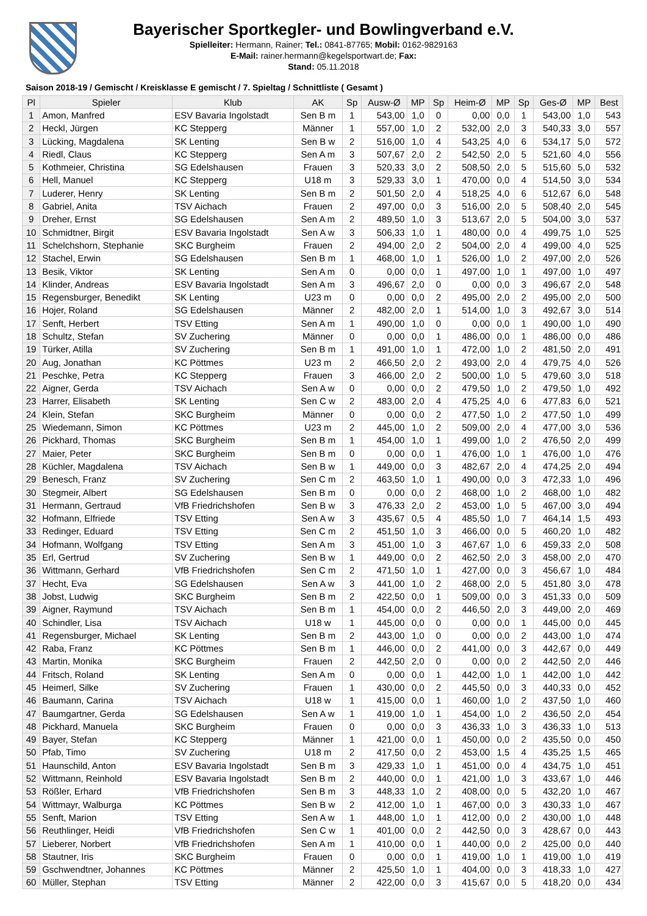Bayerischer Sportkegler- und Bowlingverband e.V.
Spielleiter: Hermann, Rainer; Tel.: 0841-87765; Mobil: 0162-9829163
E-Mail: rainer.hermann@kegelsportwart.de; Fax:
Stand: 05.11.2018
Saison 2018-19 / Gemischt / Kreisklasse E gemischt / 7. Spieltag / Schnittliste ( Gesamt )
| Pl | Spieler | Klub | AK | Sp | Ausw-Ø | MP | Sp | Heim-Ø | MP | Sp | Ges-Ø | MP | Best |
| --- | --- | --- | --- | --- | --- | --- | --- | --- | --- | --- | --- | --- | --- |
| 1 | Amon, Manfred | ESV Bavaria Ingolstadt | Sen B m | 1 | 543,00 | 1,0 | 0 | 0,00 | 0,0 | 1 | 543,00 | 1,0 | 543 |
| 2 | Heckl, Jürgen | KC Stepperg | Männer | 1 | 557,00 | 1,0 | 2 | 532,00 | 2,0 | 3 | 540,33 | 3,0 | 557 |
| 3 | Lücking, Magdalena | SK Lenting | Sen B w | 2 | 516,00 | 1,0 | 4 | 543,25 | 4,0 | 6 | 534,17 | 5,0 | 572 |
| 4 | Riedl, Claus | KC Stepperg | Sen A m | 3 | 507,67 | 2,0 | 2 | 542,50 | 2,0 | 5 | 521,60 | 4,0 | 556 |
| 5 | Kothmeier, Christina | SG Edelshausen | Frauen | 3 | 520,33 | 3,0 | 2 | 508,50 | 2,0 | 5 | 515,60 | 5,0 | 532 |
| 6 | Hell, Manuel | KC Stepperg | U18 m | 3 | 529,33 | 3,0 | 1 | 470,00 | 0,0 | 4 | 514,50 | 3,0 | 534 |
| 7 | Luderer, Henry | SK Lenting | Sen B m | 2 | 501,50 | 2,0 | 4 | 518,25 | 4,0 | 6 | 512,67 | 6,0 | 548 |
| 8 | Gabriel, Anita | TSV Aichach | Frauen | 2 | 497,00 | 0,0 | 3 | 516,00 | 2,0 | 5 | 508,40 | 2,0 | 545 |
| 9 | Dreher, Ernst | SG Edelshausen | Sen A m | 2 | 489,50 | 1,0 | 3 | 513,67 | 2,0 | 5 | 504,00 | 3,0 | 537 |
| 10 | Schmidtner, Birgit | ESV Bavaria Ingolstadt | Sen A w | 3 | 506,33 | 1,0 | 1 | 480,00 | 0,0 | 4 | 499,75 | 1,0 | 525 |
| 11 | Schelchshorn, Stephanie | SKC Burgheim | Frauen | 2 | 494,00 | 2,0 | 2 | 504,00 | 2,0 | 4 | 499,00 | 4,0 | 525 |
| 12 | Stachel, Erwin | SG Edelshausen | Sen B m | 1 | 468,00 | 1,0 | 1 | 526,00 | 1,0 | 2 | 497,00 | 2,0 | 526 |
| 13 | Besik, Viktor | SK Lenting | Sen A m | 0 | 0,00 | 0,0 | 1 | 497,00 | 1,0 | 1 | 497,00 | 1,0 | 497 |
| 14 | Klinder, Andreas | ESV Bavaria Ingolstadt | Sen A m | 3 | 496,67 | 2,0 | 0 | 0,00 | 0,0 | 3 | 496,67 | 2,0 | 548 |
| 15 | Regensburger, Benedikt | SK Lenting | U23 m | 0 | 0,00 | 0,0 | 2 | 495,00 | 2,0 | 2 | 495,00 | 2,0 | 500 |
| 16 | Hojer, Roland | SG Edelshausen | Männer | 2 | 482,00 | 2,0 | 1 | 514,00 | 1,0 | 3 | 492,67 | 3,0 | 514 |
| 17 | Senft, Herbert | TSV Etting | Sen A m | 1 | 490,00 | 1,0 | 0 | 0,00 | 0,0 | 1 | 490,00 | 1,0 | 490 |
| 18 | Schultz, Stefan | SV Zuchering | Männer | 0 | 0,00 | 0,0 | 1 | 486,00 | 0,0 | 1 | 486,00 | 0,0 | 486 |
| 19 | Türker, Atilla | SV Zuchering | Sen B m | 1 | 491,00 | 1,0 | 1 | 472,00 | 1,0 | 2 | 481,50 | 2,0 | 491 |
| 20 | Aug, Jonathan | KC Pöttmes | U23 m | 2 | 466,50 | 2,0 | 2 | 493,00 | 2,0 | 4 | 479,75 | 4,0 | 526 |
| 21 | Peschke, Petra | KC Stepperg | Frauen | 3 | 466,00 | 2,0 | 2 | 500,00 | 1,0 | 5 | 479,60 | 3,0 | 518 |
| 22 | Aigner, Gerda | TSV Aichach | Sen A w | 0 | 0,00 | 0,0 | 2 | 479,50 | 1,0 | 2 | 479,50 | 1,0 | 492 |
| 23 | Harrer, Elisabeth | SK Lenting | Sen C w | 2 | 483,00 | 2,0 | 4 | 475,25 | 4,0 | 6 | 477,83 | 6,0 | 521 |
| 24 | Klein, Stefan | SKC Burgheim | Männer | 0 | 0,00 | 0,0 | 2 | 477,50 | 1,0 | 2 | 477,50 | 1,0 | 499 |
| 25 | Wiedemann, Simon | KC Pöttmes | U23 m | 2 | 445,00 | 1,0 | 2 | 509,00 | 2,0 | 4 | 477,00 | 3,0 | 536 |
| 26 | Pickhard, Thomas | SKC Burgheim | Sen B m | 1 | 454,00 | 1,0 | 1 | 499,00 | 1,0 | 2 | 476,50 | 2,0 | 499 |
| 27 | Maier, Peter | SKC Burgheim | Sen B m | 0 | 0,00 | 0,0 | 1 | 476,00 | 1,0 | 1 | 476,00 | 1,0 | 476 |
| 28 | Küchler, Magdalena | TSV Aichach | Sen B w | 1 | 449,00 | 0,0 | 3 | 482,67 | 2,0 | 4 | 474,25 | 2,0 | 494 |
| 29 | Benesch, Franz | SV Zuchering | Sen C m | 2 | 463,50 | 1,0 | 1 | 490,00 | 0,0 | 3 | 472,33 | 1,0 | 496 |
| 30 | Stegmeir, Albert | SG Edelshausen | Sen B m | 0 | 0,00 | 0,0 | 2 | 468,00 | 1,0 | 2 | 468,00 | 1,0 | 482 |
| 31 | Hermann, Gertraud | VfB Friedrichshofen | Sen B w | 3 | 476,33 | 2,0 | 2 | 453,00 | 1,0 | 5 | 467,00 | 3,0 | 494 |
| 32 | Hofmann, Elfriede | TSV Etting | Sen A w | 3 | 435,67 | 0,5 | 4 | 485,50 | 1,0 | 7 | 464,14 | 1,5 | 493 |
| 33 | Redinger, Eduard | TSV Etting | Sen C m | 2 | 451,50 | 1,0 | 3 | 466,00 | 0,0 | 5 | 460,20 | 1,0 | 482 |
| 34 | Hofmann, Wolfgang | TSV Etting | Sen A m | 3 | 451,00 | 1,0 | 3 | 467,67 | 1,0 | 6 | 459,33 | 2,0 | 508 |
| 35 | Erl, Gertrud | SV Zuchering | Sen B w | 1 | 449,00 | 0,0 | 2 | 462,50 | 2,0 | 3 | 458,00 | 2,0 | 470 |
| 36 | Wittmann, Gerhard | VfB Friedrichshofen | Sen C m | 2 | 471,50 | 1,0 | 1 | 427,00 | 0,0 | 3 | 456,67 | 1,0 | 484 |
| 37 | Hecht, Eva | SG Edelshausen | Sen A w | 3 | 441,00 | 1,0 | 2 | 468,00 | 2,0 | 5 | 451,80 | 3,0 | 478 |
| 38 | Jobst, Ludwig | SKC Burgheim | Sen B m | 2 | 422,50 | 0,0 | 1 | 509,00 | 0,0 | 3 | 451,33 | 0,0 | 509 |
| 39 | Aigner, Raymund | TSV Aichach | Sen B m | 1 | 454,00 | 0,0 | 2 | 446,50 | 2,0 | 3 | 449,00 | 2,0 | 469 |
| 40 | Schindler, Lisa | TSV Aichach | U18 w | 1 | 445,00 | 0,0 | 0 | 0,00 | 0,0 | 1 | 445,00 | 0,0 | 445 |
| 41 | Regensburger, Michael | SK Lenting | Sen B m | 2 | 443,00 | 1,0 | 0 | 0,00 | 0,0 | 2 | 443,00 | 1,0 | 474 |
| 42 | Raba, Franz | KC Pöttmes | Sen B m | 1 | 446,00 | 0,0 | 2 | 441,00 | 0,0 | 3 | 442,67 | 0,0 | 449 |
| 43 | Martin, Monika | SKC Burgheim | Frauen | 2 | 442,50 | 2,0 | 0 | 0,00 | 0,0 | 2 | 442,50 | 2,0 | 446 |
| 44 | Fritsch, Roland | SK Lenting | Sen A m | 0 | 0,00 | 0,0 | 1 | 442,00 | 1,0 | 1 | 442,00 | 1,0 | 442 |
| 45 | Heimerl, Silke | SV Zuchering | Frauen | 1 | 430,00 | 0,0 | 2 | 445,50 | 0,0 | 3 | 440,33 | 0,0 | 452 |
| 46 | Baumann, Carina | TSV Aichach | U18 w | 1 | 415,00 | 0,0 | 1 | 460,00 | 1,0 | 2 | 437,50 | 1,0 | 460 |
| 47 | Baumgartner, Gerda | SG Edelshausen | Sen A w | 1 | 419,00 | 1,0 | 1 | 454,00 | 1,0 | 2 | 436,50 | 2,0 | 454 |
| 48 | Pickhard, Manuela | SKC Burgheim | Frauen | 0 | 0,00 | 0,0 | 3 | 436,33 | 1,0 | 3 | 436,33 | 1,0 | 513 |
| 49 | Bayer, Stefan | KC Stepperg | Männer | 1 | 421,00 | 0,0 | 1 | 450,00 | 0,0 | 2 | 435,50 | 0,0 | 450 |
| 50 | Pfab, Timo | SV Zuchering | U18 m | 2 | 417,50 | 0,0 | 2 | 453,00 | 1,5 | 4 | 435,25 | 1,5 | 465 |
| 51 | Haunschild, Anton | ESV Bavaria Ingolstadt | Sen B m | 3 | 429,33 | 1,0 | 1 | 451,00 | 0,0 | 4 | 434,75 | 1,0 | 451 |
| 52 | Wittmann, Reinhold | ESV Bavaria Ingolstadt | Sen B m | 2 | 440,00 | 0,0 | 1 | 421,00 | 1,0 | 3 | 433,67 | 1,0 | 446 |
| 53 | Rößler, Erhard | VfB Friedrichshofen | Sen B m | 3 | 448,33 | 1,0 | 2 | 408,00 | 0,0 | 5 | 432,20 | 1,0 | 467 |
| 54 | Wittmayr, Walburga | KC Pöttmes | Sen B w | 2 | 412,00 | 1,0 | 1 | 467,00 | 0,0 | 3 | 430,33 | 1,0 | 467 |
| 55 | Senft, Marion | TSV Etting | Sen A w | 1 | 448,00 | 1,0 | 1 | 412,00 | 0,0 | 2 | 430,00 | 1,0 | 448 |
| 56 | Reuthlinger, Heidi | VfB Friedrichshofen | Sen C w | 1 | 401,00 | 0,0 | 2 | 442,50 | 0,0 | 3 | 428,67 | 0,0 | 443 |
| 57 | Lieberer, Norbert | VfB Friedrichshofen | Sen A m | 1 | 410,00 | 0,0 | 1 | 440,00 | 0,0 | 2 | 425,00 | 0,0 | 440 |
| 58 | Stautner, Iris | SKC Burgheim | Frauen | 0 | 0,00 | 0,0 | 1 | 419,00 | 1,0 | 1 | 419,00 | 1,0 | 419 |
| 59 | Gschwendtner, Johannes | KC Pöttmes | Männer | 2 | 425,50 | 1,0 | 1 | 404,00 | 0,0 | 3 | 418,33 | 1,0 | 427 |
| 60 | Müller, Stephan | TSV Etting | Männer | 2 | 422,00 | 0,0 | 3 | 415,67 | 0,0 | 5 | 418,20 | 0,0 | 434 |